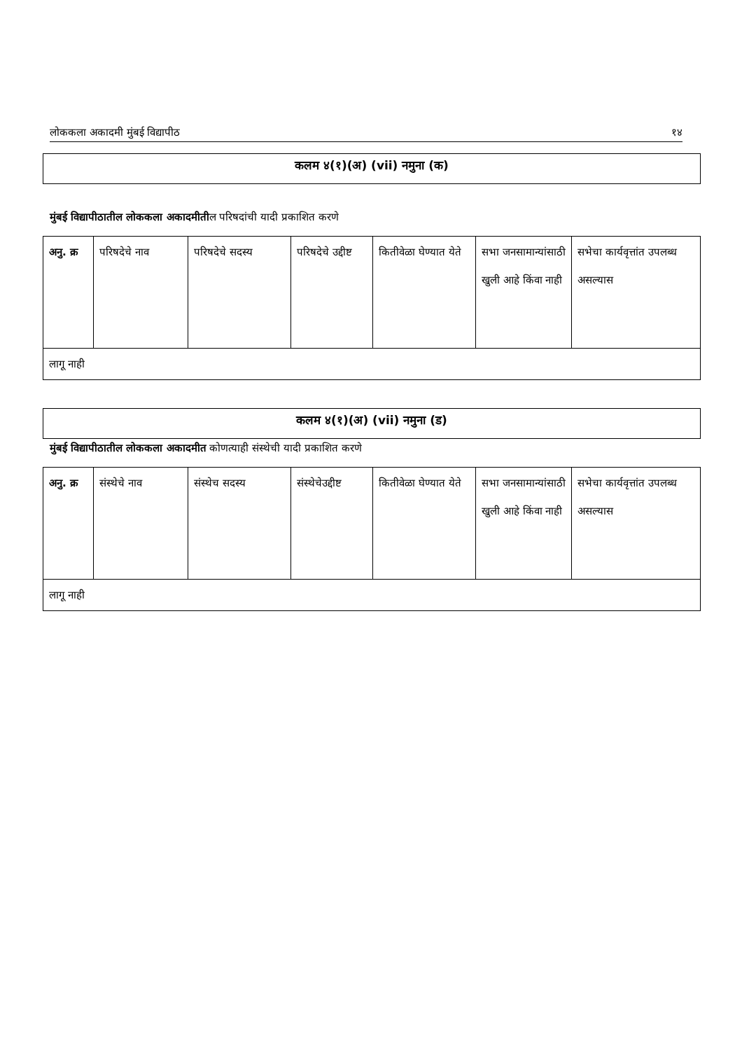लोककला अकादमी मुंबई विद्यापीठ १४
कलम ४(१)(अ) (vii) नमुना (क)
मुंबई विद्यापीठातील लोककला अकादमीतील परिषदांची यादी प्रकाशित करणे
| अनु. क्र | परिषदेचे नाव | परिषदेचे सदस्य | परिषदेचे उद्दीष्ट | कितीवेळा घेण्यात येते | सभा जनसामान्यांसाठी खुली आहे किंवा नाही | सभेचा कार्यवृत्तांत उपलब्ध असल्यास |
| लागू नाही | | | | | | |
कलम ४(१)(अ) (vii) नमुना (ड)
मुंबई विद्यापीठातील लोककला अकादमीत कोणत्याही संस्थेची यादी प्रकाशित करणे
| अनु. क्र | संस्थेचे नाव | संस्थेच सदस्य | संस्थेचेउद्दीष्ट | कितीवेळा घेण्यात येते | सभा जनसामान्यांसाठी खुली आहे किंवा नाही | सभेचा कार्यवृत्तांत उपलब्ध असल्यास |
| लागू नाही | | | | | | |